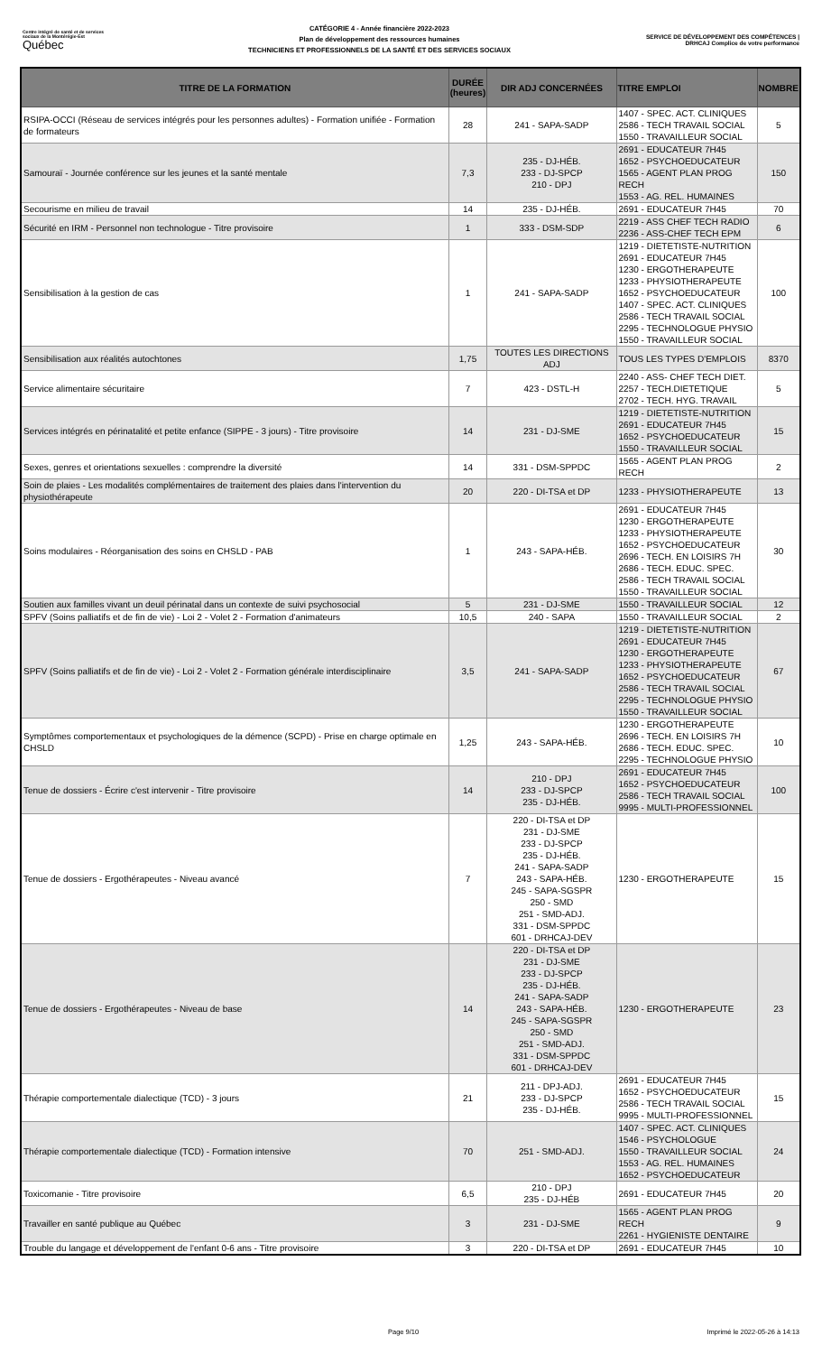Centre intégré de santé et de services sociaux de la Montérégie-Est
Québec
CATÉGORIE 4 - Année financière 2022-2023
Plan de développement des ressources humaines
TECHNICIENS ET PROFESSIONNELS DE LA SANTÉ ET DES SERVICES SOCIAUX
SERVICE DE DÉVELOPPEMENT DES COMPÉTENCES | DRHCAJ Complice de votre performance
| TITRE DE LA FORMATION | DURÉE (heures) | DIR ADJ CONCERNÉES | TITRE EMPLOI | NOMBRE |
| --- | --- | --- | --- | --- |
| RSIPA-OCCI (Réseau de services intégrés pour les personnes adultes) - Formation unifiée - Formation de formateurs | 28 | 241 - SAPA-SADP | 1407 - SPEC. ACT. CLINIQUES 2586 - TECH TRAVAIL SOCIAL 1550 - TRAVAILLEUR SOCIAL | 5 |
| Samouraï - Journée conférence sur les jeunes et la santé mentale | 7,3 | 235 - DJ-HÉB. 233 - DJ-SPCP 210 - DPJ | 2691 - EDUCATEUR 7H45 1652 - PSYCHOEDUCATEUR 1565 - AGENT PLAN PROG RECH 1553 - AG. REL. HUMAINES | 150 |
| Secourisme en milieu de travail | 14 | 235 - DJ-HÉB. | 2691 - EDUCATEUR 7H45 | 70 |
| Sécurité en IRM - Personnel non technologue - Titre provisoire | 1 | 333 - DSM-SDP | 2219 - ASS CHEF TECH RADIO 2236 - ASS-CHEF TECH EPM | 6 |
| Sensibilisation à la gestion de cas | 1 | 241 - SAPA-SADP | 1219 - DIETETISTE-NUTRITION 2691 - EDUCATEUR 7H45 1230 - ERGOTHERAPEUTE 1233 - PHYSIOTHERAPEUTE 1652 - PSYCHOEDUCATEUR 1407 - SPEC. ACT. CLINIQUES 2586 - TECH TRAVAIL SOCIAL 2295 - TECHNOLOGUE PHYSIO 1550 - TRAVAILLEUR SOCIAL | 100 |
| Sensibilisation aux réalités autochtones | 1,75 | TOUTES LES DIRECTIONS ADJ | TOUS LES TYPES D'EMPLOIS | 8370 |
| Service alimentaire sécuritaire | 7 | 423 - DSTL-H | 2240 - ASS- CHEF TECH DIET. 2257 - TECH.DIETETIQUE 2702 - TECH. HYG. TRAVAIL | 5 |
| Services intégrés en périnatalité et petite enfance (SIPPE - 3 jours) - Titre provisoire | 14 | 231 - DJ-SME | 1219 - DIETETISTE-NUTRITION 2691 - EDUCATEUR 7H45 1652 - PSYCHOEDUCATEUR 1550 - TRAVAILLEUR SOCIAL | 15 |
| Sexes, genres et orientations sexuelles : comprendre la diversité | 14 | 331 - DSM-SPPDC | 1565 - AGENT PLAN PROG RECH | 2 |
| Soin de plaies - Les modalités complémentaires de traitement des plaies dans l'intervention du physiothérapeute | 20 | 220 - DI-TSA et DP | 1233 - PHYSIOTHERAPEUTE | 13 |
| Soins modulaires - Réorganisation des soins en CHSLD - PAB | 1 | 243 - SAPA-HÉB. | 2691 - EDUCATEUR 7H45 1230 - ERGOTHERAPEUTE 1233 - PHYSIOTHERAPEUTE 1652 - PSYCHOEDUCATEUR 2696 - TECH. EN LOISIRS 7H 2686 - TECH. EDUC. SPEC. 2586 - TECH TRAVAIL SOCIAL 1550 - TRAVAILLEUR SOCIAL | 30 |
| Soutien aux familles vivant un deuil périnatal dans un contexte de suivi psychosocial | 5 | 231 - DJ-SME | 1550 - TRAVAILLEUR SOCIAL | 12 |
| SPFV (Soins palliatifs et de fin de vie) - Loi 2 - Volet 2 - Formation d'animateurs | 10,5 | 240 - SAPA | 1550 - TRAVAILLEUR SOCIAL | 2 |
| SPFV (Soins palliatifs et de fin de vie) - Loi 2 - Volet 2 - Formation générale interdisciplinaire | 3,5 | 241 - SAPA-SADP | 1219 - DIETETISTE-NUTRITION 2691 - EDUCATEUR 7H45 1230 - ERGOTHERAPEUTE 1233 - PHYSIOTHERAPEUTE 1652 - PSYCHOEDUCATEUR 2586 - TECH TRAVAIL SOCIAL 2295 - TECHNOLOGUE PHYSIO 1550 - TRAVAILLEUR SOCIAL | 67 |
| Symptômes comportementaux et psychologiques de la démence (SCPD) - Prise en charge optimale en CHSLD | 1,25 | 243 - SAPA-HÉB. | 1230 - ERGOTHERAPEUTE 2696 - TECH. EN LOISIRS 7H 2686 - TECH. EDUC. SPEC. 2295 - TECHNOLOGUE PHYSIO | 10 |
| Tenue de dossiers - Écrire c'est intervenir - Titre provisoire | 14 | 210 - DPJ 233 - DJ-SPCP 235 - DJ-HÉB. | 2691 - EDUCATEUR 7H45 1652 - PSYCHOEDUCATEUR 2586 - TECH TRAVAIL SOCIAL 9995 - MULTI-PROFESSIONNEL | 100 |
| Tenue de dossiers - Ergothérapeutes - Niveau avancé | 7 | 220 - DI-TSA et DP 231 - DJ-SME 233 - DJ-SPCP 235 - DJ-HÉB. 241 - SAPA-SADP 243 - SAPA-HÉB. 245 - SAPA-SGSPR 250 - SMD 251 - SMD-ADJ. 331 - DSM-SPPDC 601 - DRHCAJ-DEV | 1230 - ERGOTHERAPEUTE | 15 |
| Tenue de dossiers - Ergothérapeutes - Niveau de base | 14 | 220 - DI-TSA et DP 231 - DJ-SME 233 - DJ-SPCP 235 - DJ-HÉB. 241 - SAPA-SADP 243 - SAPA-HÉB. 245 - SAPA-SGSPR 250 - SMD 251 - SMD-ADJ. 331 - DSM-SPPDC 601 - DRHCAJ-DEV | 1230 - ERGOTHERAPEUTE | 23 |
| Thérapie comportementale dialectique (TCD) - 3 jours | 21 | 211 - DPJ-ADJ. 233 - DJ-SPCP 235 - DJ-HÉB. | 2691 - EDUCATEUR 7H45 1652 - PSYCHOEDUCATEUR 2586 - TECH TRAVAIL SOCIAL 9995 - MULTI-PROFESSIONNEL | 15 |
| Thérapie comportementale dialectique (TCD) - Formation intensive | 70 | 251 - SMD-ADJ. | 1407 - SPEC. ACT. CLINIQUES 1546 - PSYCHOLOGUE 1550 - TRAVAILLEUR SOCIAL 1553 - AG. REL. HUMAINES 1652 - PSYCHOEDUCATEUR | 24 |
| Toxicomanie - Titre provisoire | 6,5 | 210 - DPJ 235 - DJ-HÉB | 2691 - EDUCATEUR 7H45 | 20 |
| Travailler en santé publique au Québec | 3 | 231 - DJ-SME | 1565 - AGENT PLAN PROG RECH 2261 - HYGIENISTE DENTAIRE | 9 |
| Trouble du langage et développement de l'enfant 0-6 ans - Titre provisoire | 3 | 220 - DI-TSA et DP | 2691 - EDUCATEUR 7H45 | 10 |
Page 9/10 Imprimé le 2022-05-26 à 14:13